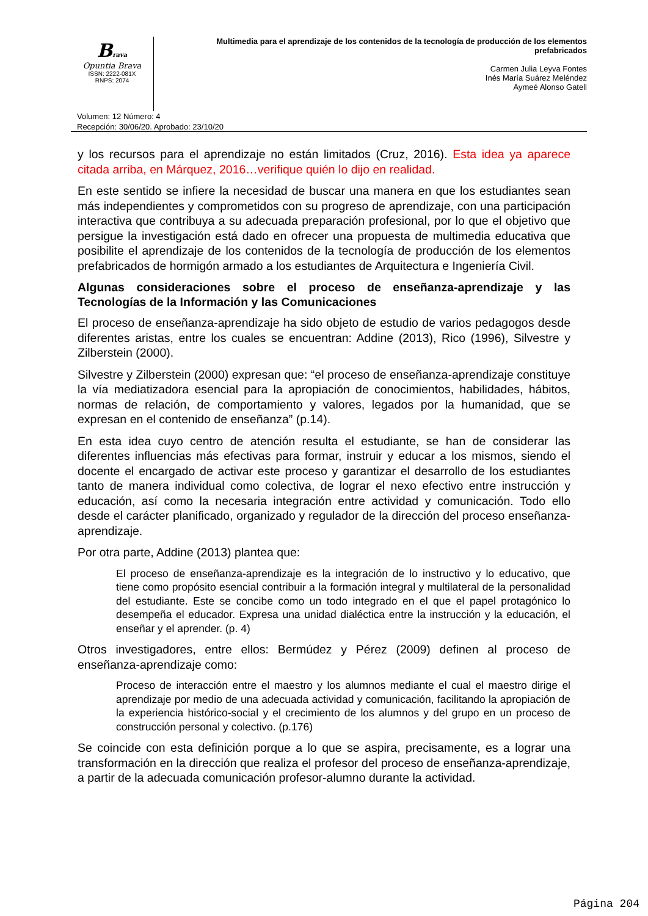Brava
Opuntia Brava
ISSN: 2222-081X
RNPS: 2074
Multimedia para el aprendizaje de los contenidos de la tecnología de producción de los elementos prefabricados
Carmen Julia Leyva Fontes
Inés María Suárez Meléndez
Aymeé Alonso Gatell
Volumen: 12 Número: 4
Recepción: 30/06/20. Aprobado: 23/10/20
y los recursos para el aprendizaje no están limitados (Cruz, 2016). Esta idea ya aparece citada arriba, en Márquez, 2016…verifique quién lo dijo en realidad.
En este sentido se infiere la necesidad de buscar una manera en que los estudiantes sean más independientes y comprometidos con su progreso de aprendizaje, con una participación interactiva que contribuya a su adecuada preparación profesional, por lo que el objetivo que persigue la investigación está dado en ofrecer una propuesta de multimedia educativa que posibilite el aprendizaje de los contenidos de la tecnología de producción de los elementos prefabricados de hormigón armado a los estudiantes de Arquitectura e Ingeniería Civil.
Algunas consideraciones sobre el proceso de enseñanza-aprendizaje y las Tecnologías de la Información y las Comunicaciones
El proceso de enseñanza-aprendizaje ha sido objeto de estudio de varios pedagogos desde diferentes aristas, entre los cuales se encuentran: Addine (2013), Rico (1996), Silvestre y Zilberstein (2000).
Silvestre y Zilberstein (2000) expresan que: “el proceso de enseñanza-aprendizaje constituye la vía mediatizadora esencial para la apropiación de conocimientos, habilidades, hábitos, normas de relación, de comportamiento y valores, legados por la humanidad, que se expresan en el contenido de enseñanza” (p.14).
En esta idea cuyo centro de atención resulta el estudiante, se han de considerar las diferentes influencias más efectivas para formar, instruir y educar a los mismos, siendo el docente el encargado de activar este proceso y garantizar el desarrollo de los estudiantes tanto de manera individual como colectiva, de lograr el nexo efectivo entre instrucción y educación, así como la necesaria integración entre actividad y comunicación. Todo ello desde el carácter planificado, organizado y regulador de la dirección del proceso enseñanza-aprendizaje.
Por otra parte, Addine (2013) plantea que:
El proceso de enseñanza-aprendizaje es la integración de lo instructivo y lo educativo, que tiene como propósito esencial contribuir a la formación integral y multilateral de la personalidad del estudiante. Este se concibe como un todo integrado en el que el papel protagónico lo desempeña el educador. Expresa una unidad dialéctica entre la instrucción y la educación, el enseñar y el aprender. (p. 4)
Otros investigadores, entre ellos: Bermúdez y Pérez (2009) definen al proceso de enseñanza-aprendizaje como:
Proceso de interacción entre el maestro y los alumnos mediante el cual el maestro dirige el aprendizaje por medio de una adecuada actividad y comunicación, facilitando la apropiación de la experiencia histórico-social y el crecimiento de los alumnos y del grupo en un proceso de construcción personal y colectivo. (p.176)
Se coincide con esta definición porque a lo que se aspira, precisamente, es a lograr una transformación en la dirección que realiza el profesor del proceso de enseñanza-aprendizaje, a partir de la adecuada comunicación profesor-alumno durante la actividad.
Página 204